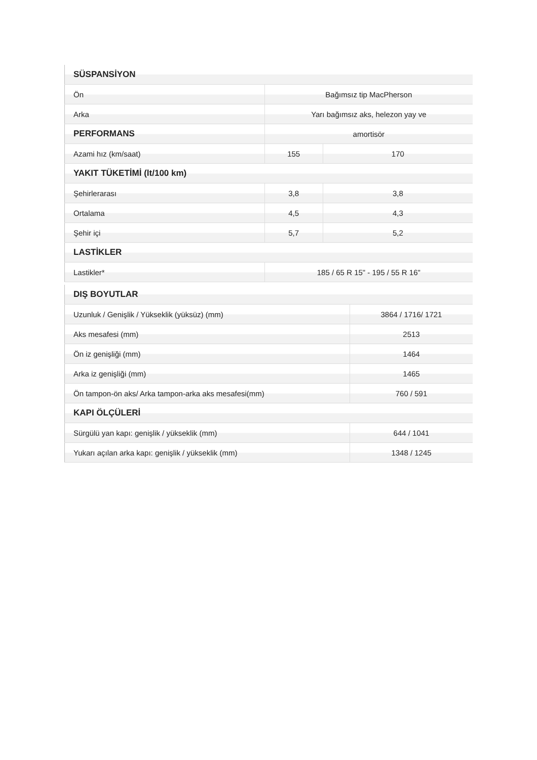| SÜSPANSİYON | | |
| --- | --- | --- |
| Ön | Bağımsız tip MacPherson | |
| Arka | Yarı bağımsız aks, helezon yay ve | |
| PERFORMANS | amortisör | |
| Azami hız (km/saat) | 155 | 170 |
| YAKIT TÜKETİMİ (lt/100 km) | | |
| Şehirlerarası | 3,8 | 3,8 |
| Ortalama | 4,5 | 4,3 |
| Şehir içi | 5,7 | 5,2 |
| LASTİKLER | | |
| Lastikler* | 185 / 65 R 15" - 195 / 55 R 16" | |
| DIŞ BOYUTLAR | |
| --- | --- |
| Uzunluk / Genişlik / Yükseklik (yüksüz) (mm) | 3864 / 1716/ 1721 |
| Aks mesafesi (mm) | 2513 |
| Ön iz genişliği (mm) | 1464 |
| Arka iz genişliği (mm) | 1465 |
| Ön tampon-ön aks/ Arka tampon-arka aks mesafesi(mm) | 760 / 591 |
| KAPI ÖLÇÜLERİ | |
| Sürgülü yan kapı: genişlik / yükseklik (mm) | 644 / 1041 |
| Yukarı açılan arka kapı: genişlik / yükseklik (mm) | 1348 / 1245 |